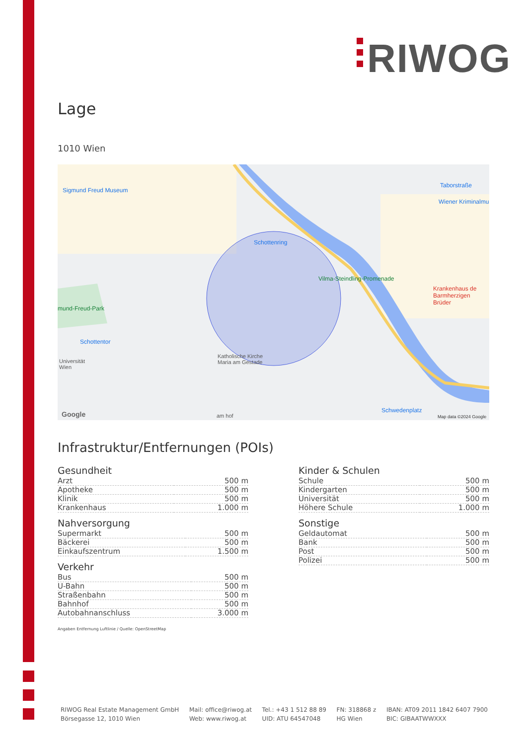RIWOG
Lage
1010 Wien
Sigmund Freud Museum
Schottenring
Taborstraße
Wiener Kriminalmu
Schottentor
Universität
Wien
Vilma-Steindling-Promenade
mund-Freud-Park
Krankenhaus de
Barmherzigen Brüder
Katholische Kirche
Maria am Gestade
Schwedenplatz
am hof Google Map data ©2024 Google
Infrastruktur/Entfernungen (POIs)
Gesundheit
| Arzt | 500 m |
| Apotheke | 500 m |
| Klinik | 500 m |
| Krankenhaus | 1.000 m |
Nahversorgung
| Supermarkt | 500 m |
| Bäckerei | 500 m |
| Einkaufszentrum | 1.500 m |
Verkehr
| Bus | 500 m |
| U-Bahn | 500 m |
| Straßenbahn | 500 m |
| Bahnhof | 500 m |
| Autobahnanschluss | 3.000 m |
Kinder & Schulen
| Schule | 500 m |
| Kindergarten | 500 m |
| Universität | 500 m |
| Höhere Schule | 1.000 m |
Sonstige
| Geldautomat | 500 m |
| Bank | 500 m |
| Post | 500 m |
| Polizei | 500 m |
Angaben Entfernung Luftlinie / Quelle: OpenStreetMap
RIWOG Real Estate Management GmbH
Börsegasse 12, 1010 Wien
Mail: office@riwog.at
Web: www.riwog.at
Tel.: +43 1 512 88 89
UID: ATU 64547048
FN: 318868 z
HG Wien
IBAN: AT09 2011 1842 6407 7900
BIC: GIBAATWWXXX